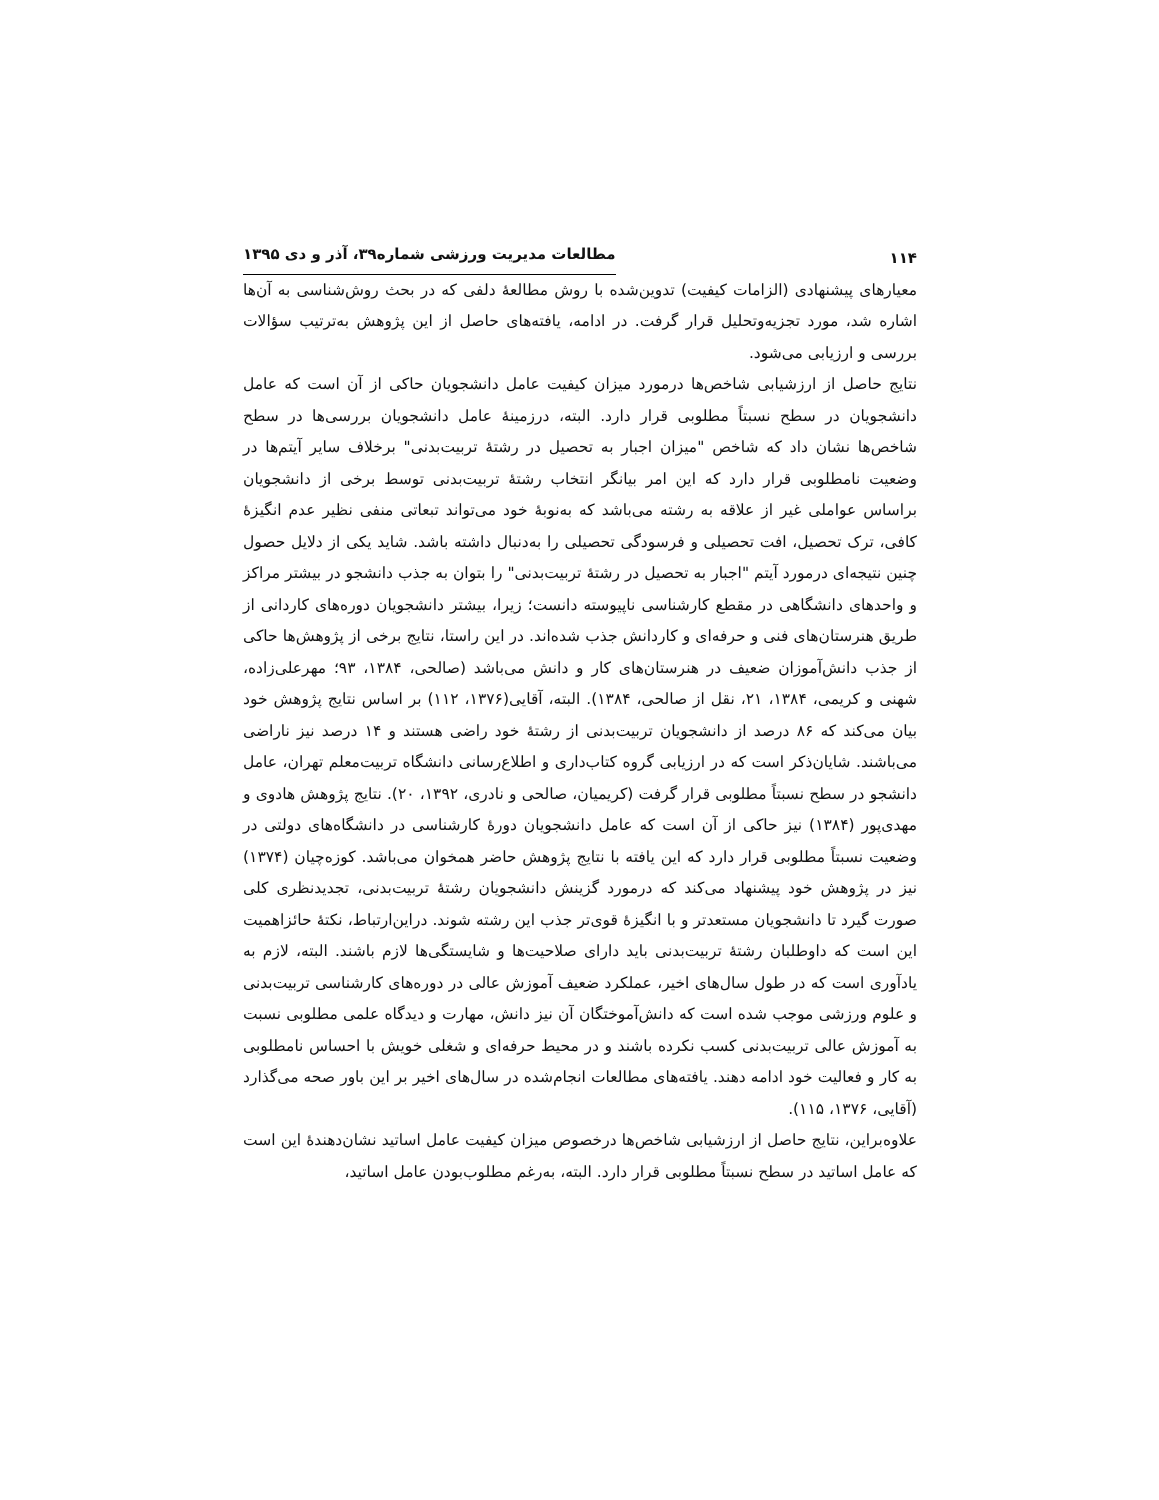۱۱۴ مطالعات مدیریت ورزشی شماره۳۹، آذر و دی ۱۳۹۵
معیارهای پیشنهادی (الزامات کیفیت) تدوین‌شده با روش مطالعۀ دلفی که در بحث روش‌شناسی به آن‌ها اشاره شد، مورد تجزیه‌وتحلیل قرار گرفت. در ادامه، یافته‌های حاصل از این پژوهش به‌ترتیب سؤالات بررسی و ارزیابی می‌شود.
نتایج حاصل از ارزشیابی شاخص‌ها درمورد میزان کیفیت عامل دانشجویان حاکی از آن است که عامل دانشجویان در سطح نسبتاً مطلوبی قرار دارد. البته، درزمینۀ عامل دانشجویان بررسی‌ها در سطح شاخص‌ها نشان داد که شاخص "میزان اجبار به تحصیل در رشتۀ تربیت‌بدنی" برخلاف سایر آیتم‌ها در وضعیت نامطلوبی قرار دارد که این امر بیانگر انتخاب رشتۀ تربیت‌بدنی توسط برخی از دانشجویان براساس عواملی غیر از علاقه به رشته می‌باشد که به‌نوبۀ خود می‌تواند تبعاتی منفی نظیر عدم انگیزۀ کافی، ترک تحصیل، افت تحصیلی و فرسودگی تحصیلی را به‌دنبال داشته باشد. شاید یکی از دلایل حصول چنین نتیجه‌ای درمورد آیتم "اجبار به تحصیل در رشتۀ تربیت‌بدنی" را بتوان به جذب دانشجو در بیشتر مراکز و واحدهای دانشگاهی در مقطع کارشناسی ناپیوسته دانست؛ زیرا، بیشتر دانشجویان دوره‌های کاردانی از طریق هنرستان‌های فنی و حرفه‌ای و کاردانش جذب شده‌اند. در این راستا، نتایج برخی از پژوهش‌ها حاکی از جذب دانش‌آموزان ضعیف در هنرستان‌های کار و دانش می‌باشد (صالحی، ۱۳۸۴، ۹۳؛ مهرعلی‌زاده، شهنی و کریمی، ۱۳۸۴، ۲۱، نقل از صالحی، ۱۳۸۴). البته، آقایی(۱۳۷۶، ۱۱۲) بر اساس نتایج پژوهش خود بیان می‌کند که ۸۶ درصد از دانشجویان تربیت‌بدنی از رشتۀ خود راضی هستند و ۱۴ درصد نیز ناراضی می‌باشند. شایان‌ذکر است که در ارزیابی گروه کتاب‌داری و اطلاع‌رسانی دانشگاه تربیت‌معلم تهران، عامل دانشجو در سطح نسبتاً مطلوبی قرار گرفت (کریمیان، صالحی و نادری، ۱۳۹۲، ۲۰). نتایج پژوهش هادوی و مهدی‌پور (۱۳۸۴) نیز حاکی از آن است که عامل دانشجویان دورۀ کارشناسی در دانشگاه‌های دولتی در وضعیت نسبتاً مطلوبی قرار دارد که این یافته با نتایج پژوهش حاضر همخوان می‌باشد. کوزه‌چیان (۱۳۷۴) نیز در پژوهش خود پیشنهاد می‌کند که درمورد گزینش دانشجویان رشتۀ تربیت‌بدنی، تجدیدنظری کلی صورت گیرد تا دانشجویان مستعدتر و با انگیزۀ قوی‌تر جذب این رشته شوند. دراین‌ارتباط، نکتۀ حائزاهمیت این است که داوطلبان رشتۀ تربیت‌بدنی باید دارای صلاحیت‌ها و شایستگی‌ها لازم باشند. البته، لازم به یادآوری است که در طول سال‌های اخیر، عملکرد ضعیف آموزش عالی در دوره‌های کارشناسی تربیت‌بدنی و علوم ورزشی موجب شده است که دانش‌آموختگان آن نیز دانش، مهارت و دیدگاه علمی مطلوبی نسبت به آموزش عالی تربیت‌بدنی کسب نکرده باشند و در محیط حرفه‌ای و شغلی خویش با احساس نامطلوبی به کار و فعالیت خود ادامه دهند. یافته‌های مطالعات انجام‌شده در سال‌های اخیر بر این باور صحه می‌گذارد (آقایی، ۱۳۷۶، ۱۱۵).
علاوه‌براین، نتایج حاصل از ارزشیابی شاخص‌ها درخصوص میزان کیفیت عامل اساتید نشان‌دهندۀ این است که عامل اساتید در سطح نسبتاً مطلوبی قرار دارد. البته، به‌رغم مطلوب‌بودن عامل اساتید،